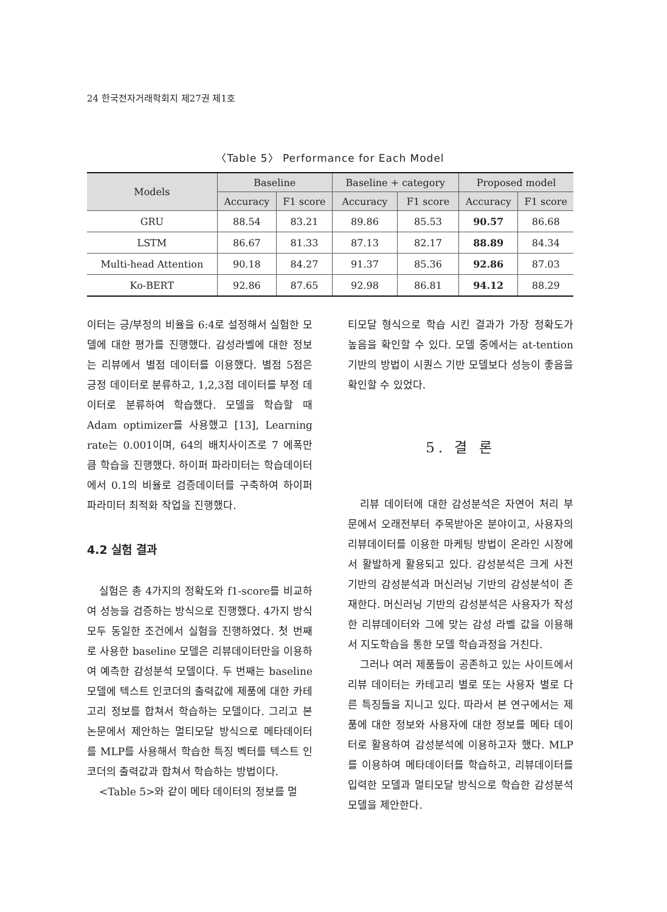24 한국전자거래학회지 제27권 제1호
〈Table 5〉 Performance for Each Model
| Models | Baseline | | Baseline + category | | Proposed model | |
| --- | --- | --- | --- | --- | --- | --- |
| | Accuracy | F1 score | Accuracy | F1 score | Accuracy | F1 score |
| GRU | 88.54 | 83.21 | 89.86 | 85.53 | 90.57 | 86.68 |
| LSTM | 86.67 | 81.33 | 87.13 | 82.17 | 88.89 | 84.34 |
| Multi-head Attention | 90.18 | 84.27 | 91.37 | 85.36 | 92.86 | 87.03 |
| Ko-BERT | 92.86 | 87.65 | 92.98 | 86.81 | 94.12 | 88.29 |
이터는 긍/부정의 비율을 6:4로 설정해서 실험한 모델에 대한 평가를 진행했다. 감성라벨에 대한 정보는 리뷰에서 별점 데이터를 이용했다. 별점 5점은 긍정 데이터로 분류하고, 1,2,3점 데이터를 부정 데이터로 분류하여 학습했다. 모델을 학습할 때 Adam optimizer를 사용했고 [13], Learning rate는 0.001이며, 64의 배치사이즈로 7 에폭만큼 학습을 진행했다. 하이퍼 파라미터는 학습데이터에서 0.1의 비율로 검증데이터를 구축하여 하이퍼 파라미터 최적화 작업을 진행했다.
4.2 실험 결과
실험은 총 4가지의 정확도와 f1-score를 비교하여 성능을 검증하는 방식으로 진행했다. 4가지 방식 모두 동일한 조건에서 실험을 진행하였다. 첫 번째로 사용한 baseline 모델은 리뷰데이터만을 이용하여 예측한 감성분석 모델이다. 두 번째는 baseline모델에 텍스트 인코더의 출력값에 제품에 대한 카테고리 정보를 합쳐서 학습하는 모델이다. 그리고 본 논문에서 제안하는 멀티모달 방식으로 메타데이터를 MLP를 사용해서 학습한 특징 벡터를 텍스트 인코더의 출력값과 합쳐서 학습하는 방법이다.
<Table 5>와 같이 메타 데이터의 정보를 멀
티모달 형식으로 학습 시킨 결과가 가장 정확도가 높음을 확인할 수 있다. 모델 중에서는 at-tention 기반의 방법이 시퀀스 기반 모델보다 성능이 좋음을 확인할 수 있었다.
5. 결 론
리뷰 데이터에 대한 감성분석은 자연어 처리 부문에서 오래전부터 주목받아온 분야이고, 사용자의 리뷰데이터를 이용한 마케팅 방법이 온라인 시장에서 활발하게 활용되고 있다. 감성분석은 크게 사전기반의 감성분석과 머신러닝 기반의 감성분석이 존재한다. 머신러닝 기반의 감성분석은 사용자가 작성한 리뷰데이터와 그에 맞는 감성 라벨 값을 이용해서 지도학습을 통한 모델 학습과정을 거친다.
그러나 여러 제품들이 공존하고 있는 사이트에서 리뷰 데이터는 카테고리 별로 또는 사용자 별로 다른 특징들을 지니고 있다. 따라서 본 연구에서는 제품에 대한 정보와 사용자에 대한 정보를 메타 데이터로 활용하여 감성분석에 이용하고자 했다. MLP를 이용하여 메타데이터를 학습하고, 리뷰데이터를 입력한 모델과 멀티모달 방식으로 학습한 감성분석 모델을 제안한다.